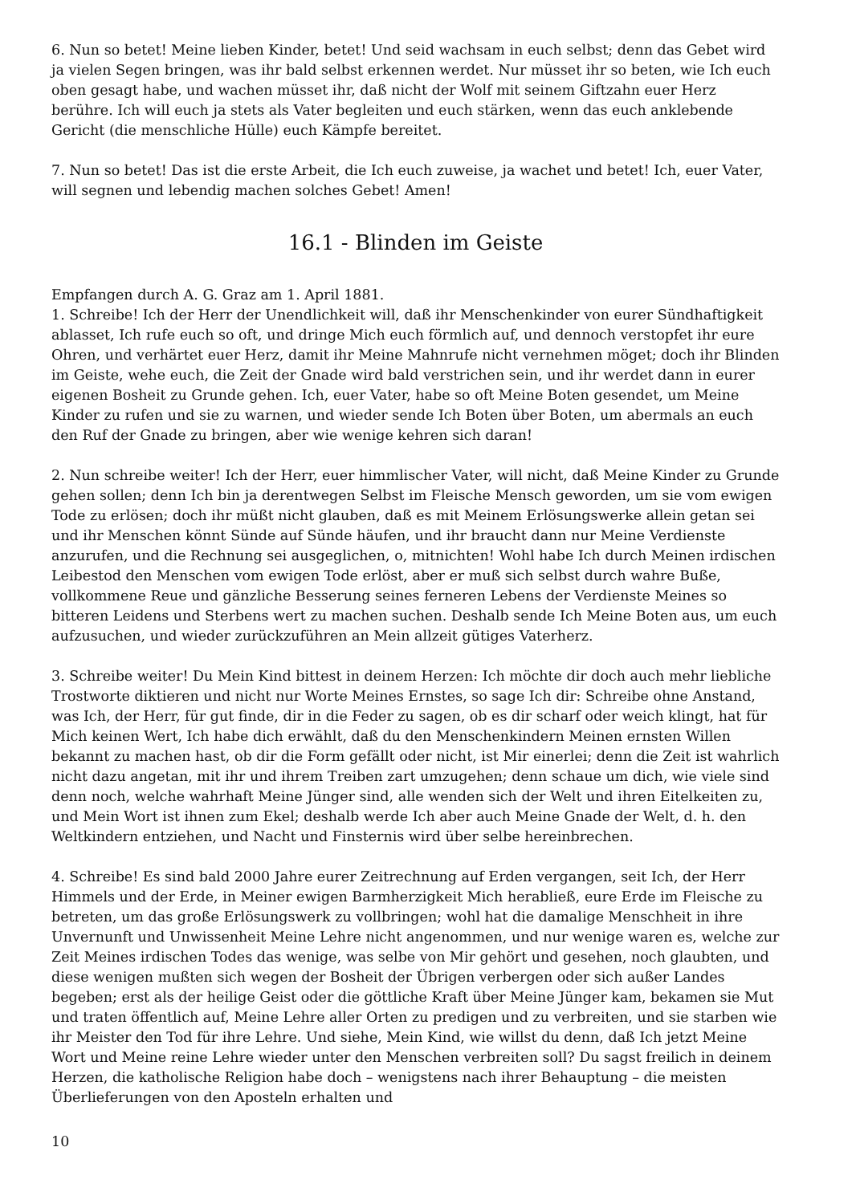6. Nun so betet! Meine lieben Kinder, betet! Und seid wachsam in euch selbst; denn das Gebet wird ja vielen Segen bringen, was ihr bald selbst erkennen werdet. Nur müsset ihr so beten, wie Ich euch oben gesagt habe, und wachen müsset ihr, daß nicht der Wolf mit seinem Giftzahn euer Herz berühre. Ich will euch ja stets als Vater begleiten und euch stärken, wenn das euch anklebende Gericht (die menschliche Hülle) euch Kämpfe bereitet.
7. Nun so betet! Das ist die erste Arbeit, die Ich euch zuweise, ja wachet und betet! Ich, euer Vater, will segnen und lebendig machen solches Gebet! Amen!
16.1 - Blinden im Geiste
Empfangen durch A. G. Graz am 1. April 1881.
1. Schreibe! Ich der Herr der Unendlichkeit will, daß ihr Menschenkinder von eurer Sündhaftigkeit ablasset, Ich rufe euch so oft, und dringe Mich euch förmlich auf, und dennoch verstopfet ihr eure Ohren, und verhärtet euer Herz, damit ihr Meine Mahnrufe nicht vernehmen möget; doch ihr Blinden im Geiste, wehe euch, die Zeit der Gnade wird bald verstrichen sein, und ihr werdet dann in eurer eigenen Bosheit zu Grunde gehen. Ich, euer Vater, habe so oft Meine Boten gesendet, um Meine Kinder zu rufen und sie zu warnen, und wieder sende Ich Boten über Boten, um abermals an euch den Ruf der Gnade zu bringen, aber wie wenige kehren sich daran!
2. Nun schreibe weiter! Ich der Herr, euer himmlischer Vater, will nicht, daß Meine Kinder zu Grunde gehen sollen; denn Ich bin ja derentwegen Selbst im Fleische Mensch geworden, um sie vom ewigen Tode zu erlösen; doch ihr müßt nicht glauben, daß es mit Meinem Erlösungswerke allein getan sei und ihr Menschen könnt Sünde auf Sünde häufen, und ihr braucht dann nur Meine Verdienste anzurufen, und die Rechnung sei ausgeglichen, o, mitnichten! Wohl habe Ich durch Meinen irdischen Leibestod den Menschen vom ewigen Tode erlöst, aber er muß sich selbst durch wahre Buße, vollkommene Reue und gänzliche Besserung seines ferneren Lebens der Verdienste Meines so bitteren Leidens und Sterbens wert zu machen suchen. Deshalb sende Ich Meine Boten aus, um euch aufzusuchen, und wieder zurückzuführen an Mein allzeit gütiges Vaterherz.
3. Schreibe weiter! Du Mein Kind bittest in deinem Herzen: Ich möchte dir doch auch mehr liebliche Trostworte diktieren und nicht nur Worte Meines Ernstes, so sage Ich dir: Schreibe ohne Anstand, was Ich, der Herr, für gut finde, dir in die Feder zu sagen, ob es dir scharf oder weich klingt, hat für Mich keinen Wert, Ich habe dich erwählt, daß du den Menschenkindern Meinen ernsten Willen bekannt zu machen hast, ob dir die Form gefällt oder nicht, ist Mir einerlei; denn die Zeit ist wahrlich nicht dazu angetan, mit ihr und ihrem Treiben zart umzugehen; denn schaue um dich, wie viele sind denn noch, welche wahrhaft Meine Jünger sind, alle wenden sich der Welt und ihren Eitelkeiten zu, und Mein Wort ist ihnen zum Ekel; deshalb werde Ich aber auch Meine Gnade der Welt, d. h. den Weltkindern entziehen, und Nacht und Finsternis wird über selbe hereinbrechen.
4. Schreibe! Es sind bald 2000 Jahre eurer Zeitrechnung auf Erden vergangen, seit Ich, der Herr Himmels und der Erde, in Meiner ewigen Barmherzigkeit Mich herabließ, eure Erde im Fleische zu betreten, um das große Erlösungswerk zu vollbringen; wohl hat die damalige Menschheit in ihre Unvernunft und Unwissenheit Meine Lehre nicht angenommen, und nur wenige waren es, welche zur Zeit Meines irdischen Todes das wenige, was selbe von Mir gehört und gesehen, noch glaubten, und diese wenigen mußten sich wegen der Bosheit der Übrigen verbergen oder sich außer Landes begeben; erst als der heilige Geist oder die göttliche Kraft über Meine Jünger kam, bekamen sie Mut und traten öffentlich auf, Meine Lehre aller Orten zu predigen und zu verbreiten, und sie starben wie ihr Meister den Tod für ihre Lehre. Und siehe, Mein Kind, wie willst du denn, daß Ich jetzt Meine Wort und Meine reine Lehre wieder unter den Menschen verbreiten soll? Du sagst freilich in deinem Herzen, die katholische Religion habe doch – wenigstens nach ihrer Behauptung – die meisten Überlieferungen von den Aposteln erhalten und
10